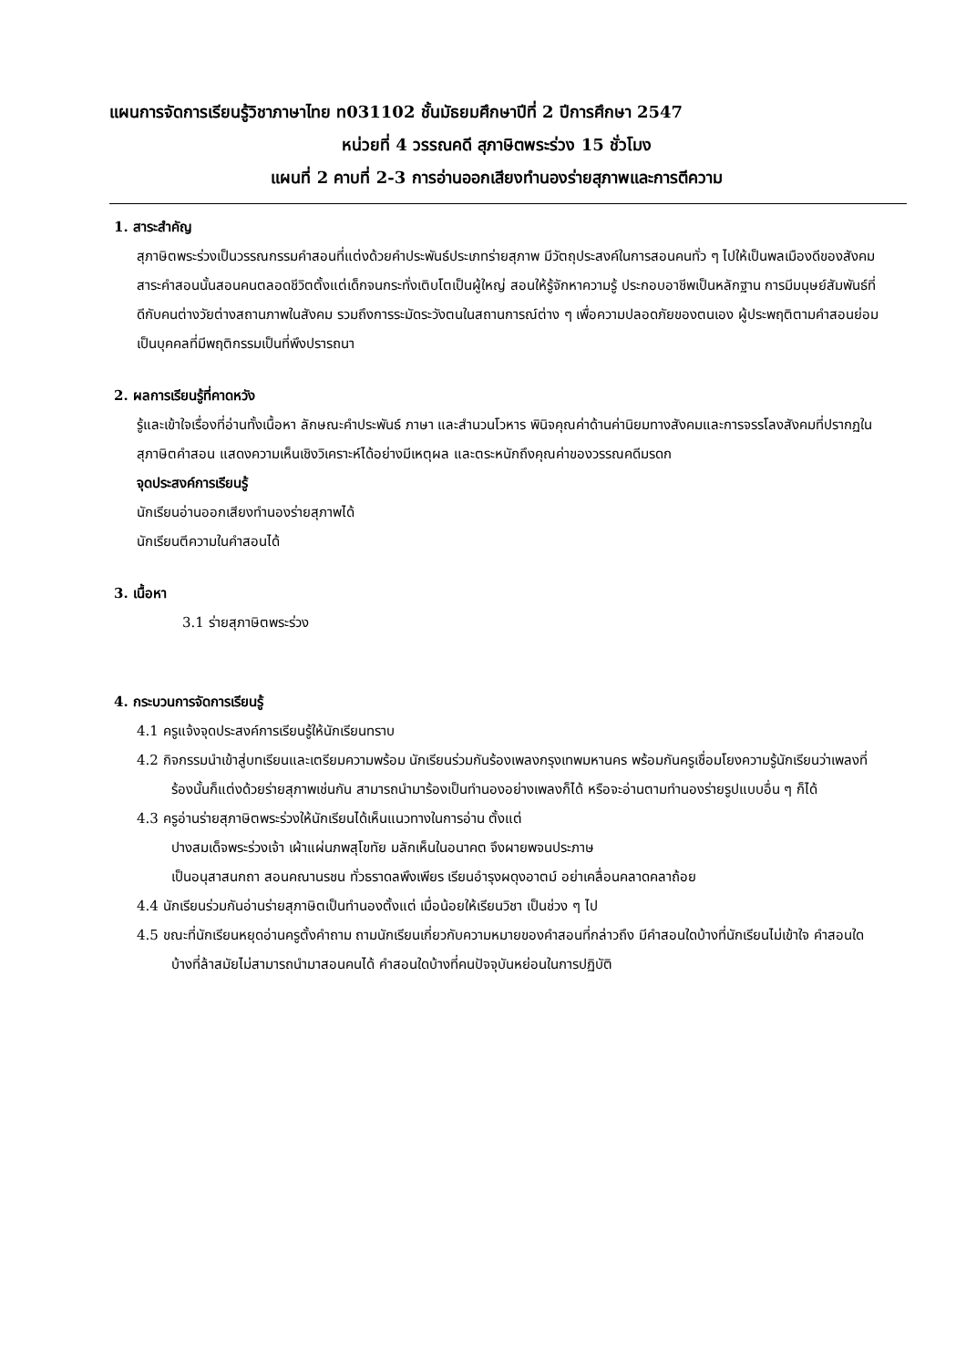แผนการจัดการเรียนรู้วิชาภาษาไทย ท031102 ชั้นมัธยมศึกษาปีที่ 2 ปีการศึกษา 2547
หน่วยที่ 4 วรรณคดี สุภาษิตพระร่วง 15 ชั่วโมง
แผนที่ 2 คาบที่ 2-3 การอ่านออกเสียงทำนองร่ายสุภาพและการตีความ
1. สาระสำคัญ
สุภาษิตพระร่วงเป็นวรรณกรรมคำสอนที่แต่งด้วยคำประพันธ์ประเภทร่ายสุภาพ มีวัตถุประสงค์ในการสอนคนทั่ว ๆ ไปให้เป็นพลเมืองดีของสังคม สาระคำสอนนั้นสอนคนตลอดชีวิตตั้งแต่เด็กจนกระทั่งเติบโตเป็นผู้ใหญ่ สอนให้รู้จักหาความรู้ ประกอบอาชีพเป็นหลักฐาน การมีมนุษย์สัมพันธ์ที่ดีกับคนต่างวัยต่างสถานภาพในสังคม รวมถึงการระมัดระวังตนในสถานการณ์ต่าง ๆ เพื่อความปลอดภัยของตนเอง ผู้ประพฤติตามคำสอนย่อมเป็นบุคคลที่มีพฤติกรรมเป็นที่พึงปรารถนา
2. ผลการเรียนรู้ที่คาดหวัง
รู้และเข้าใจเรื่องที่อ่านทั้งเนื้อหา ลักษณะคำประพันธ์ ภาษา และสำนวนโวหาร พินิจคุณค่าด้านค่านิยมทางสังคมและการจรรโลงสังคมที่ปรากฏในสุภาษิตคำสอน แสดงความเห็นเชิงวิเคราะห์ได้อย่างมีเหตุผล และตระหนักถึงคุณค่าของวรรณคดีมรดก
จุดประสงค์การเรียนรู้
นักเรียนอ่านออกเสียงทำนองร่ายสุภาพได้
นักเรียนตีความในคำสอนได้
3. เนื้อหา
3.1 ร่ายสุภาษิตพระร่วง
4. กระบวนการจัดการเรียนรู้
4.1 ครูแจ้งจุดประสงค์การเรียนรู้ให้นักเรียนทราบ
4.2 กิจกรรมนำเข้าสู่บทเรียนและเตรียมความพร้อม นักเรียนร่วมกันร้องเพลงกรุงเทพมหานคร พร้อมกันครูเชื่อมโยงความรู้นักเรียนว่าเพลงที่ร้องนั้นก็แต่งด้วยร่ายสุภาพเช่นกัน สามารถนำมาร้องเป็นทำนองอย่างเพลงก็ได้ หรือจะอ่านตามทำนองร่ายรูปแบบอื่น ๆ ก็ได้
4.3 ครูอ่านร่ายสุภาษิตพระร่วงให้นักเรียนได้เห็นแนวทางในการอ่าน ตั้งแต่
ปางสมเด็จพระร่วงเจ้า เผ้าแผ่นภพสุโขทัย มลักเห็นในอนาคต จึงผายพจนประภาษ
เป็นอนุสาสนกถา สอนคณานรชน ทั่วธราดลพึงเพียร เรียนอำรุงผดุงอาตม์ อย่าเคลื่อนคลาดคลาถ้อย
4.4 นักเรียนร่วมกันอ่านร่ายสุภาษิตเป็นทำนองตั้งแต่ เมื่อน้อยให้เรียนวิชา เป็นช่วง ๆ ไป
4.5 ขณะที่นักเรียนหยุดอ่านครูตั้งคำถาม ถามนักเรียนเกี่ยวกับความหมายของคำสอนที่กล่าวถึง มีคำสอนใดบ้างที่นักเรียนไม่เข้าใจ คำสอนใดบ้างที่ล้าสมัยไม่สามารถนำมาสอนคนได้ คำสอนใดบ้างที่คนปัจจุบันหย่อนในการปฏิบัติ